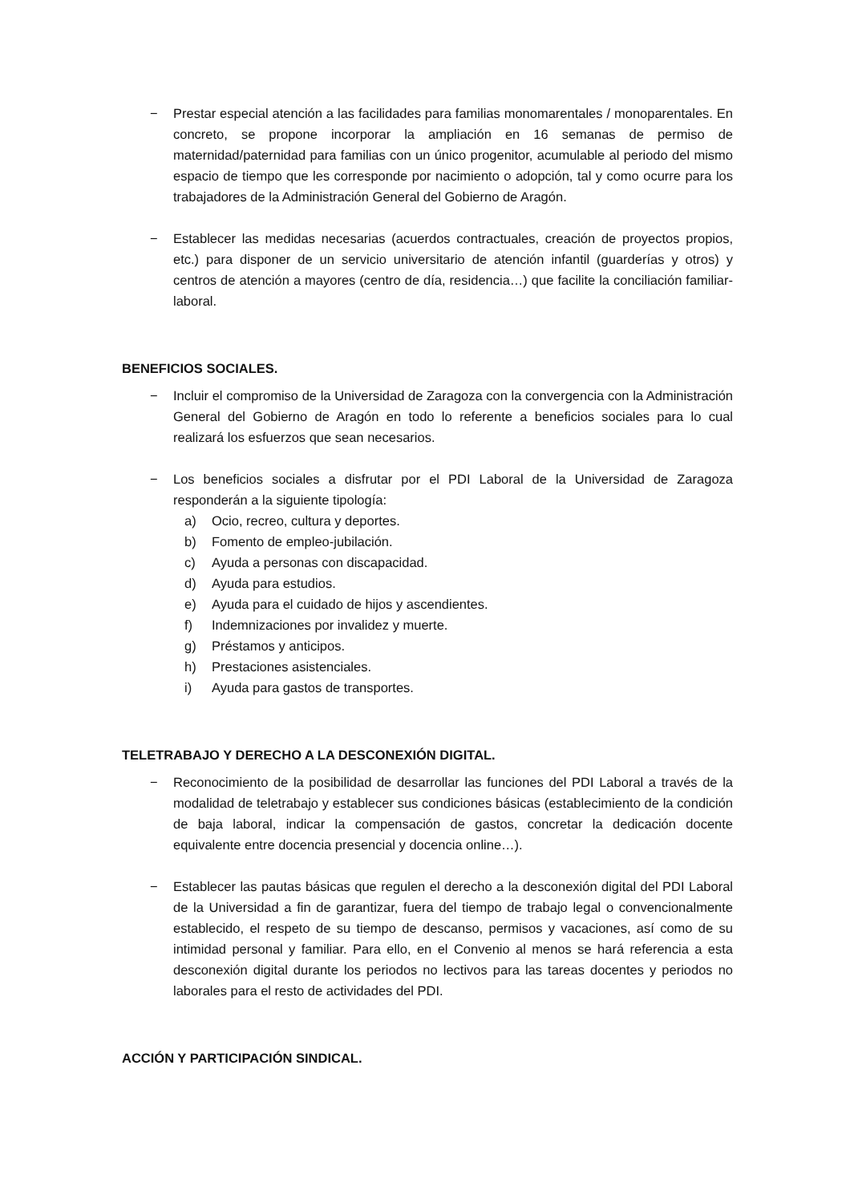− Prestar especial atención a las facilidades para familias monomarentales / monoparentales. En concreto, se propone incorporar la ampliación en 16 semanas de permiso de maternidad/paternidad para familias con un único progenitor, acumulable al periodo del mismo espacio de tiempo que les corresponde por nacimiento o adopción, tal y como ocurre para los trabajadores de la Administración General del Gobierno de Aragón.
− Establecer las medidas necesarias (acuerdos contractuales, creación de proyectos propios, etc.) para disponer de un servicio universitario de atención infantil (guarderías y otros) y centros de atención a mayores (centro de día, residencia…) que facilite la conciliación familiar-laboral.
BENEFICIOS SOCIALES.
− Incluir el compromiso de la Universidad de Zaragoza con la convergencia con la Administración General del Gobierno de Aragón en todo lo referente a beneficios sociales para lo cual realizará los esfuerzos que sean necesarios.
− Los beneficios sociales a disfrutar por el PDI Laboral de la Universidad de Zaragoza responderán a la siguiente tipología:
a) Ocio, recreo, cultura y deportes.
b) Fomento de empleo-jubilación.
c) Ayuda a personas con discapacidad.
d) Ayuda para estudios.
e) Ayuda para el cuidado de hijos y ascendientes.
f) Indemnizaciones por invalidez y muerte.
g) Préstamos y anticipos.
h) Prestaciones asistenciales.
i) Ayuda para gastos de transportes.
TELETRABAJO Y DERECHO A LA DESCONEXIÓN DIGITAL.
− Reconocimiento de la posibilidad de desarrollar las funciones del PDI Laboral a través de la modalidad de teletrabajo y establecer sus condiciones básicas (establecimiento de la condición de baja laboral, indicar la compensación de gastos, concretar la dedicación docente equivalente entre docencia presencial y docencia online…).
− Establecer las pautas básicas que regulen el derecho a la desconexión digital del PDI Laboral de la Universidad a fin de garantizar, fuera del tiempo de trabajo legal o convencionalmente establecido, el respeto de su tiempo de descanso, permisos y vacaciones, así como de su intimidad personal y familiar. Para ello, en el Convenio al menos se hará referencia a esta desconexión digital durante los periodos no lectivos para las tareas docentes y periodos no laborales para el resto de actividades del PDI.
ACCIÓN Y PARTICIPACIÓN SINDICAL.